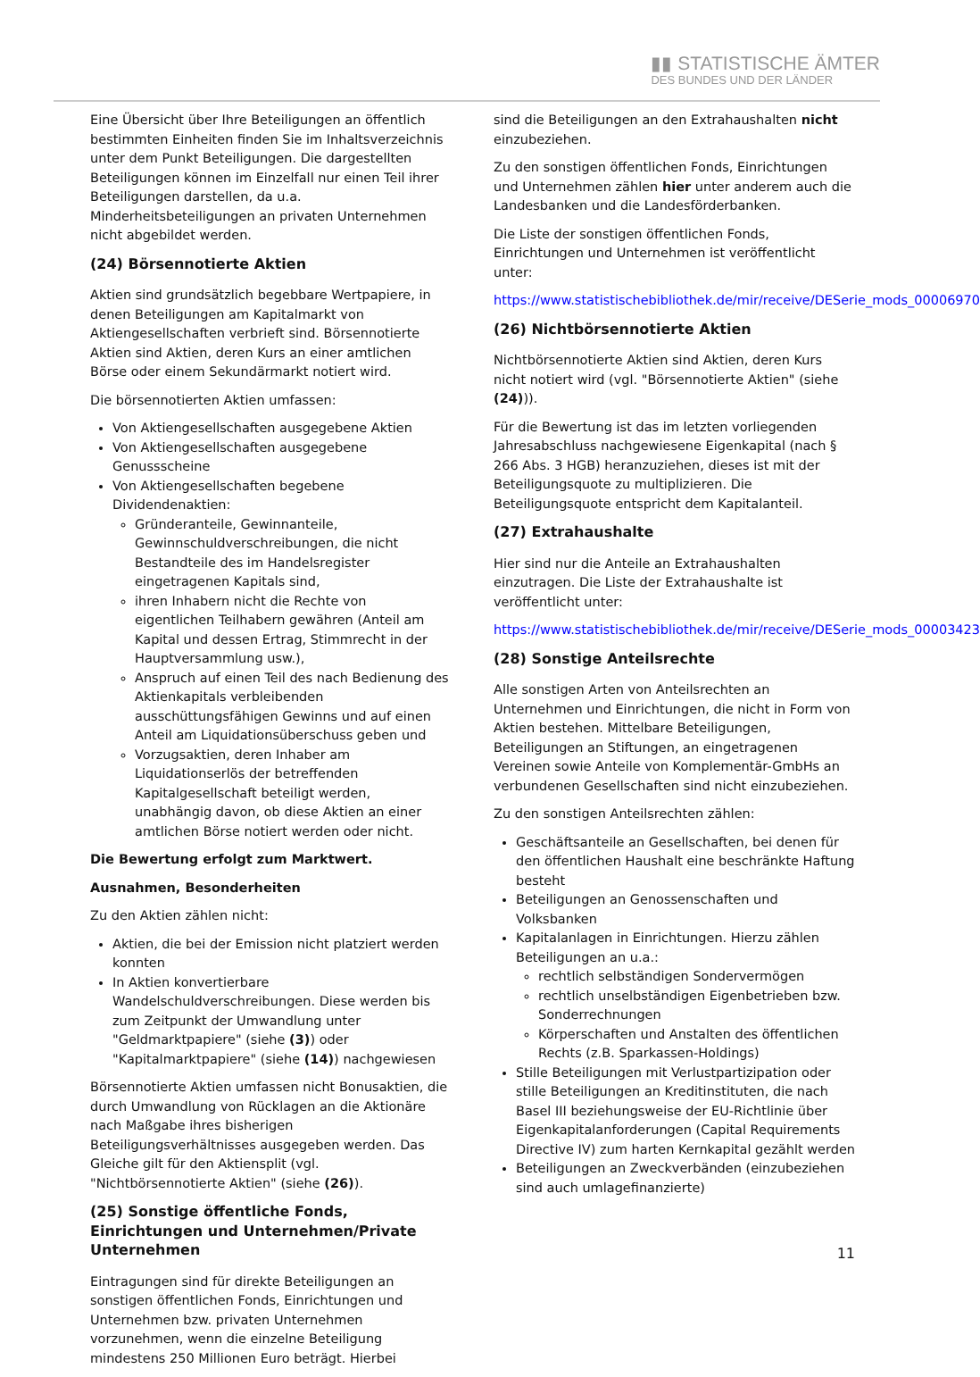▮▮ STATISTISCHE ÄMTER
DES BUNDES UND DER LÄNDER
Eine Übersicht über Ihre Beteiligungen an öffentlich bestimmten Einheiten finden Sie im Inhaltsverzeichnis unter dem Punkt Beteiligungen. Die dargestellten Beteiligungen können im Einzelfall nur einen Teil ihrer Beteiligungen darstellen, da u.a. Minderheitsbeteiligungen an privaten Unternehmen nicht abgebildet werden.
(24) Börsennotierte Aktien
Aktien sind grundsätzlich begebbare Wertpapiere, in denen Beteiligungen am Kapitalmarkt von Aktiengesellschaften verbrieft sind. Börsennotierte Aktien sind Aktien, deren Kurs an einer amtlichen Börse oder einem Sekundärmarkt notiert wird.
Die börsennotierten Aktien umfassen:
Von Aktiengesellschaften ausgegebene Aktien
Von Aktiengesellschaften ausgegebene Genussscheine
Von Aktiengesellschaften begebene Dividendenaktien:
Gründeranteile, Gewinnanteile, Gewinnschuldverschreibungen, die nicht Bestandteile des im Handelsregister eingetragenen Kapitals sind,
ihren Inhabern nicht die Rechte von eigentlichen Teilhabern gewähren (Anteil am Kapital und dessen Ertrag, Stimmrecht in der Hauptversammlung usw.),
Anspruch auf einen Teil des nach Bedienung des Aktienkapitals verbleibenden ausschüttungsfähigen Gewinns und auf einen Anteil am Liquidationsüberschuss geben und
Vorzugsaktien, deren Inhaber am Liquidationserlös der betreffenden Kapitalgesellschaft beteiligt werden, unabhängig davon, ob diese Aktien an einer amtlichen Börse notiert werden oder nicht.
Die Bewertung erfolgt zum Marktwert.
Ausnahmen, Besonderheiten
Zu den Aktien zählen nicht:
Aktien, die bei der Emission nicht platziert werden konnten
In Aktien konvertierbare Wandelschuldverschreibungen. Diese werden bis zum Zeitpunkt der Umwandlung unter "Geldmarktpapiere" (siehe (3)) oder "Kapitalmarktpapiere" (siehe (14)) nachgewiesen
Börsennotierte Aktien umfassen nicht Bonusaktien, die durch Umwandlung von Rücklagen an die Aktionäre nach Maßgabe ihres bisherigen Beteiligungsverhältnisses ausgegeben werden. Das Gleiche gilt für den Aktiensplit (vgl. "Nichtbörsennotierte Aktien" (siehe (26)).
(25) Sonstige öffentliche Fonds, Einrichtungen und Unternehmen/Private Unternehmen
Eintragungen sind für direkte Beteiligungen an sonstigen öffentlichen Fonds, Einrichtungen und Unternehmen bzw. privaten Unternehmen vorzunehmen, wenn die einzelne Beteiligung mindestens 250 Millionen Euro beträgt. Hierbei
sind die Beteiligungen an den Extrahaushalten nicht einzubeziehen.
Zu den sonstigen öffentlichen Fonds, Einrichtungen und Unternehmen zählen hier unter anderem auch die Landesbanken und die Landesförderbanken.
Die Liste der sonstigen öffentlichen Fonds, Einrichtungen und Unternehmen ist veröffentlicht unter:
https://www.statistischebibliothek.de/mir/receive/DESerie_mods_00006970
(26) Nichtbörsennotierte Aktien
Nichtbörsennotierte Aktien sind Aktien, deren Kurs nicht notiert wird (vgl. "Börsennotierte Aktien" (siehe (24))).
Für die Bewertung ist das im letzten vorliegenden Jahresabschluss nachgewiesene Eigenkapital (nach § 266 Abs. 3 HGB) heranzuziehen, dieses ist mit der Beteiligungsquote zu multiplizieren. Die Beteiligungsquote entspricht dem Kapitalanteil.
(27) Extrahaushalte
Hier sind nur die Anteile an Extrahaushalten einzutragen. Die Liste der Extrahaushalte ist veröffentlicht unter:
https://www.statistischebibliothek.de/mir/receive/DESerie_mods_00003423
(28) Sonstige Anteilsrechte
Alle sonstigen Arten von Anteilsrechten an Unternehmen und Einrichtungen, die nicht in Form von Aktien bestehen. Mittelbare Beteiligungen, Beteiligungen an Stiftungen, an eingetragenen Vereinen sowie Anteile von Komplementär-GmbHs an verbundenen Gesellschaften sind nicht einzubeziehen.
Zu den sonstigen Anteilsrechten zählen:
Geschäftsanteile an Gesellschaften, bei denen für den öffentlichen Haushalt eine beschränkte Haftung besteht
Beteiligungen an Genossenschaften und Volksbanken
Kapitalanlagen in Einrichtungen. Hierzu zählen Beteiligungen an u.a.:
rechtlich selbständigen Sondervermögen
rechtlich unselbständigen Eigenbetrieben bzw. Sonderrechnungen
Körperschaften und Anstalten des öffentlichen Rechts (z.B. Sparkassen-Holdings)
Stille Beteiligungen mit Verlustpartizipation oder stille Beteiligungen an Kreditinstituten, die nach Basel III beziehungsweise der EU-Richtlinie über Eigenkapitalanforderungen (Capital Requirements Directive IV) zum harten Kernkapital gezählt werden
Beteiligungen an Zweckverbänden (einzubeziehen sind auch umlagefinanzierte)
11